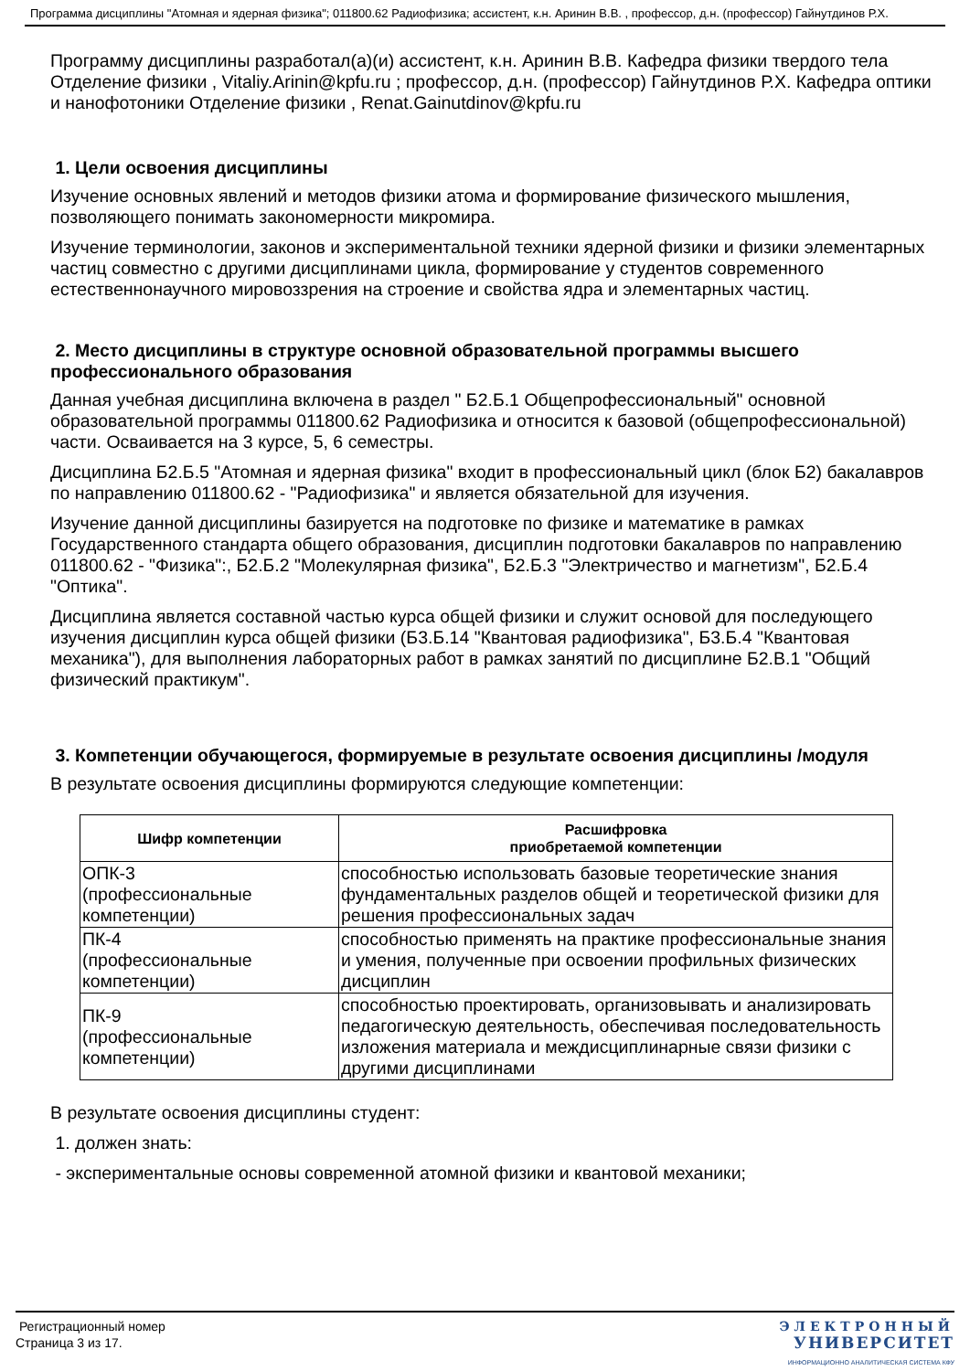Программа дисциплины "Атомная и ядерная физика"; 011800.62 Радиофизика; ассистент, к.н. Аринин В.В. , профессор, д.н. (профессор) Гайнутдинов Р.Х.
Программу дисциплины разработал(а)(и) ассистент, к.н. Аринин В.В. Кафедра физики твердого тела Отделение физики , Vitaliy.Arinin@kpfu.ru ; профессор, д.н. (профессор) Гайнутдинов Р.Х. Кафедра оптики и нанофотоники Отделение физики , Renat.Gainutdinov@kpfu.ru
1. Цели освоения дисциплины
Изучение основных явлений и методов физики атома и формирование физического мышления, позволяющего понимать закономерности микромира.
Изучение терминологии, законов и экспериментальной техники ядерной физики и физики элементарных частиц совместно с другими дисциплинами цикла, формирование у студентов современного естественнонаучного мировоззрения на строение и свойства ядра и элементарных частиц.
2. Место дисциплины в структуре основной образовательной программы высшего профессионального образования
Данная учебная дисциплина включена в раздел " Б2.Б.1 Общепрофессиональный" основной образовательной программы 011800.62 Радиофизика и относится к базовой (общепрофессиональной) части. Осваивается на 3 курсе, 5, 6 семестры.
Дисциплина Б2.Б.5 "Атомная и ядерная физика" входит в профессиональный цикл (блок Б2) бакалавров по направлению 011800.62 - "Радиофизика" и является обязательной для изучения.
Изучение данной дисциплины базируется на подготовке по физике и математике в рамках Государственного стандарта общего образования, дисциплин подготовки бакалавров по направлению 011800.62 - "Физика":, Б2.Б.2 "Молекулярная физика", Б2.Б.3 "Электричество и магнетизм", Б2.Б.4 "Оптика".
Дисциплина является составной частью курса общей физики и служит основой для последующего изучения дисциплин курса общей физики (Б3.Б.14 "Квантовая радиофизика", Б3.Б.4 "Квантовая механика"), для выполнения лабораторных работ в рамках занятий по дисциплине Б2.В.1 "Общий физический практикум".
3. Компетенции обучающегося, формируемые в результате освоения дисциплины /модуля
В результате освоения дисциплины формируются следующие компетенции:
| Шифр компетенции | Расшифровка приобретаемой компетенции |
| --- | --- |
| ОПК-3 (профессиональные компетенции) | способностью использовать базовые теоретические знания фундаментальных разделов общей и теоретической физики для решения профессиональных задач |
| ПК-4 (профессиональные компетенции) | способностью применять на практике профессиональные знания и умения, полученные при освоении профильных физических дисциплин |
| ПК-9 (профессиональные компетенции) | способностью проектировать, организовывать и анализировать педагогическую деятельность, обеспечивая последовательность изложения материала и междисциплинарные связи физики с другими дисциплинами |
В результате освоения дисциплины студент:
1. должен знать:
- экспериментальные основы современной атомной физики и квантовой механики;
Регистрационный номер
Страница 3 из 17.
ЭЛЕКТРОННЫЙ
УНИВЕРСИТЕТ
ИНФОРМАЦИОННО АНАЛИТИЧЕСКАЯ СИСТЕМА КФУ